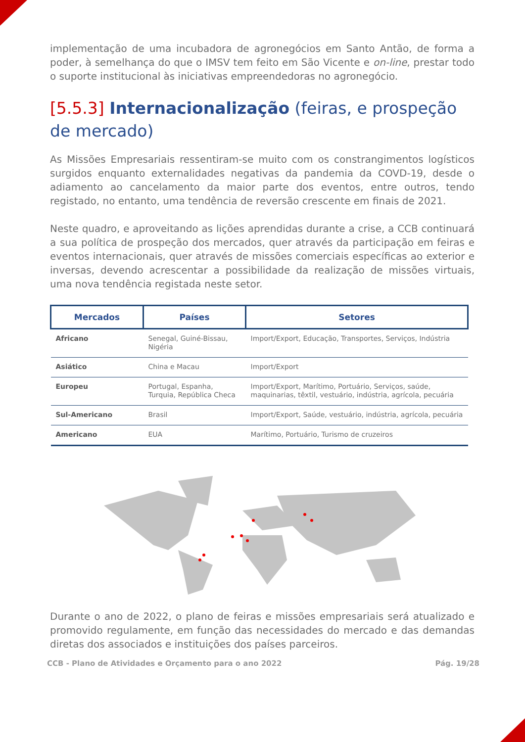implementação de uma incubadora de agronegócios em Santo Antão, de forma a poder, à semelhança do que o IMSV tem feito em São Vicente e on-line, prestar todo o suporte institucional às iniciativas empreendedoras no agronegócio.
[5.5.3] Internacionalização (feiras, e prospeção de mercado)
As Missões Empresariais ressentiram-se muito com os constrangimentos logísticos surgidos enquanto externalidades negativas da pandemia da COVD-19, desde o adiamento ao cancelamento da maior parte dos eventos, entre outros, tendo registado, no entanto, uma tendência de reversão crescente em finais de 2021.
Neste quadro, e aproveitando as lições aprendidas durante a crise, a CCB continuará a sua política de prospeção dos mercados, quer através da participação em feiras e eventos internacionais, quer através de missões comerciais específicas ao exterior e inversas, devendo acrescentar a possibilidade da realização de missões virtuais, uma nova tendência registada neste setor.
| Mercados | Países | Setores |
| --- | --- | --- |
| Africano | Senegal, Guiné-Bissau, Nigéria | Import/Export, Educação, Transportes, Serviços, Indústria |
| Asiático | China e Macau | Import/Export |
| Europeu | Portugal, Espanha, Turquia, República Checa | Import/Export, Marítimo, Portuário, Serviços, saúde, maquinarias, têxtil, vestuário, indústria, agrícola, pecuária |
| Sul-Americano | Brasil | Import/Export, Saúde, vestuário, indústria, agrícola, pecuária |
| Americano | EUA | Marítimo, Portuário, Turismo de cruzeiros |
Durante o ano de 2022, o plano de feiras e missões empresariais será atualizado e promovido regulamente, em função das necessidades do mercado e das demandas diretas dos associados e instituições dos países parceiros.
CCB - Plano de Atividades e Orçamento para o ano 2022 Pág. 19/28